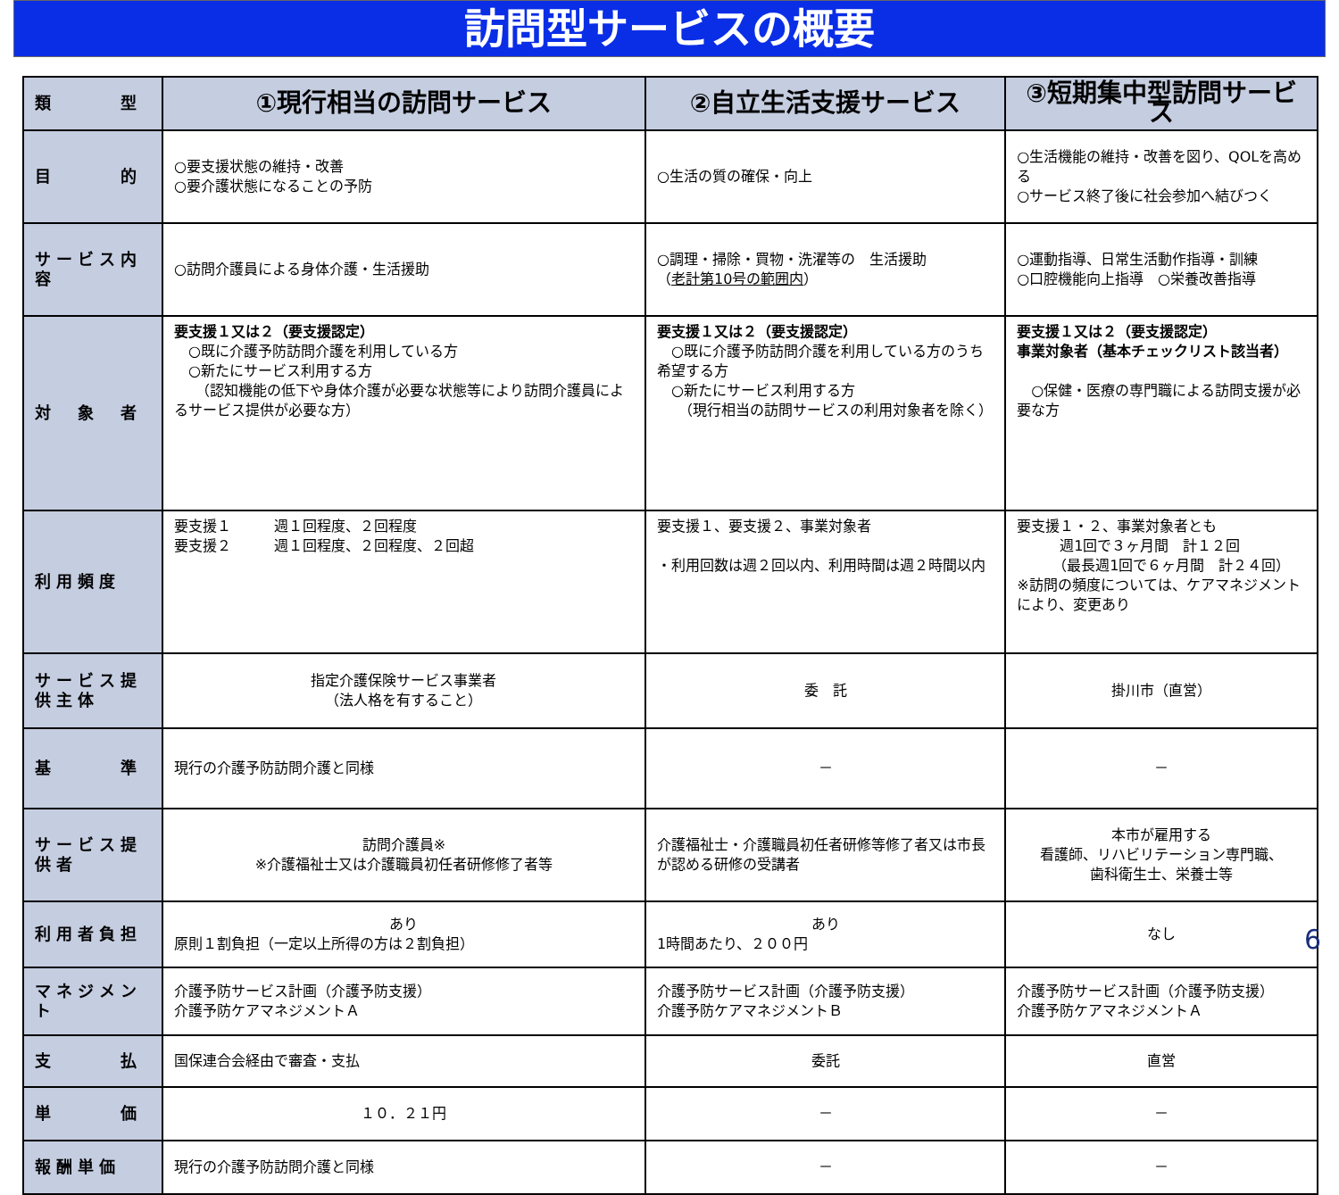訪問型サービスの概要
| 類 型 | ①現行相当の訪問サービス | ②自立生活支援サービス | ③短期集中型訪問サービス |
| --- | --- | --- | --- |
| 目 的 | ○要支援状態の維持・改善 ○要介護状態になることの予防 | ○生活の質の確保・向上 | ○生活機能の維持・改善を図り、QOLを高める ○サービス終了後に社会参加へ結びつく |
| サービス内容 | ○訪問介護員による身体介護・生活援助 | ○調理・掃除・買物・洗濯等の 生活援助 （ 老計第10号の範囲内 ） | ○運動指導、日常生活動作指導・訓練 ○口腔機能向上指導 ○栄養改善指導 |
| 対 象 者 | 要支援１又は２（要支援認定） ○既に介護予防訪問介護を利用している方 ○新たにサービス利用する方 （認知機能の低下や身体介護が必要な状態等により訪問介護員によるサービス提供が必要な方） | 要支援１又は２（要支援認定） ○既に介護予防訪問介護を利用している方のうち希望する方 ○新たにサービス利用する方 （現行相当の訪問サービスの利用対象者を除く） | 要支援１又は２（要支援認定） 事業対象者（基本チェックリスト該当者） ○保健・医療の専門職による訪問支援が必要な方 |
| 利用頻度 | 要支援１ 週１回程度、２回程度 要支援２ 週１回程度、２回程度、２回超 | 要支援１、要支援２、事業対象者 ・利用回数は週２回以内、利用時間は週２時間以内 | 要支援１・２、事業対象者とも 週1回で３ヶ月間 計１２回 （最長週1回で６ヶ月間 計２４回） ※訪問の頻度については、ケアマネジメントにより、変更あり |
| サービス提供主体 | 指定介護保険サービス事業者 （法人格を有すること） | 委 託 | 掛川市（直営） |
| 基 準 | 現行の介護予防訪問介護と同様 | － | － |
| サービス提供者 | 訪問介護員※ ※介護福祉士又は介護職員初任者研修修了者等 | 介護福祉士・介護職員初任者研修等修了者又は市長が認める研修の受講者 | 本市が雇用する 看護師、リハビリテーション専門職、 歯科衛生士、栄養士等 |
| 利用者負担 | あり 原則１割負担（一定以上所得の方は２割負担） | あり 1時間あたり、２００円 | なし |
| マネジメント | 介護予防サービス計画（介護予防支援） 介護予防ケアマネジメントＡ | 介護予防サービス計画（介護予防支援） 介護予防ケアマネジメントＢ | 介護予防サービス計画（介護予防支援） 介護予防ケアマネジメントＡ |
| 支 払 | 国保連合会経由で審査・支払 | 委託 | 直営 |
| 単 価 | １０．２１円 | － | － |
| 報酬単価 | 現行の介護予防訪問介護と同様 | － | － |
6